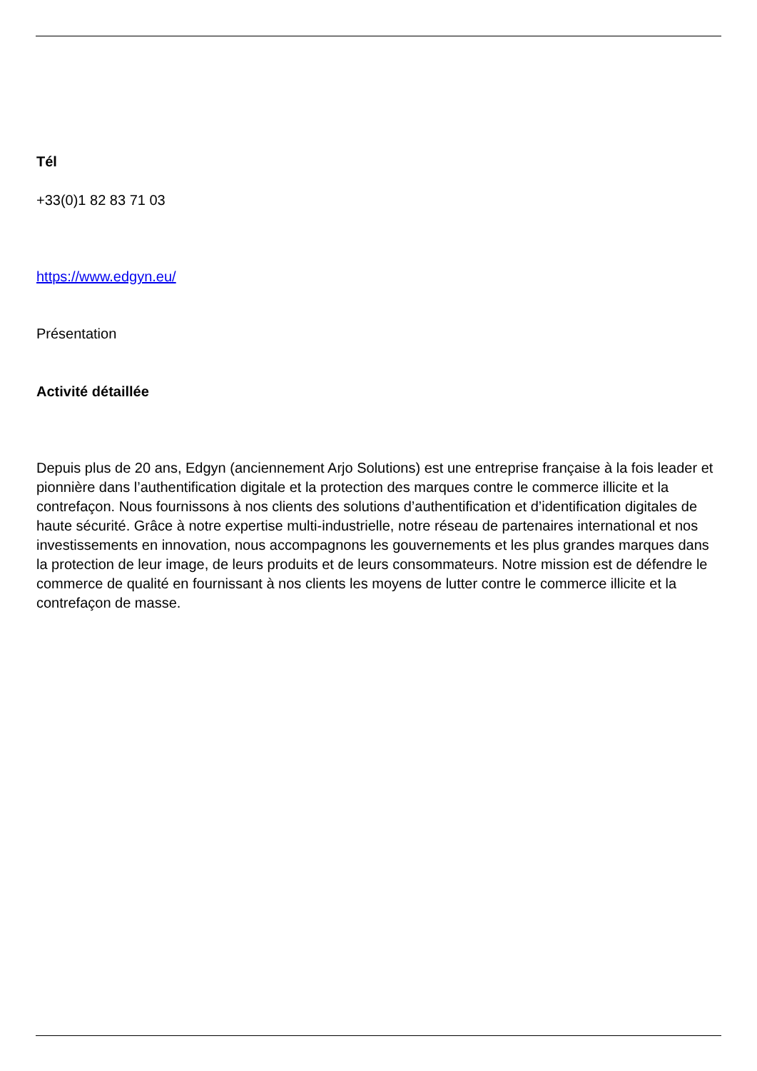Tél
+33(0)1 82 83 71 03
https://www.edgyn.eu/
Présentation
Activité détaillée
Depuis plus de 20 ans, Edgyn (anciennement Arjo Solutions) est une entreprise française à la fois leader et pionnière dans l’authentification digitale et la protection des marques contre le commerce illicite et la contrefaçon. Nous fournissons à nos clients des solutions d’authentification et d’identification digitales de haute sécurité. Grâce à notre expertise multi-industrielle, notre réseau de partenaires international et nos investissements en innovation, nous accompagnons les gouvernements et les plus grandes marques dans la protection de leur image, de leurs produits et de leurs consommateurs. Notre mission est de défendre le commerce de qualité en fournissant à nos clients les moyens de lutter contre le commerce illicite et la contrefaçon de masse.